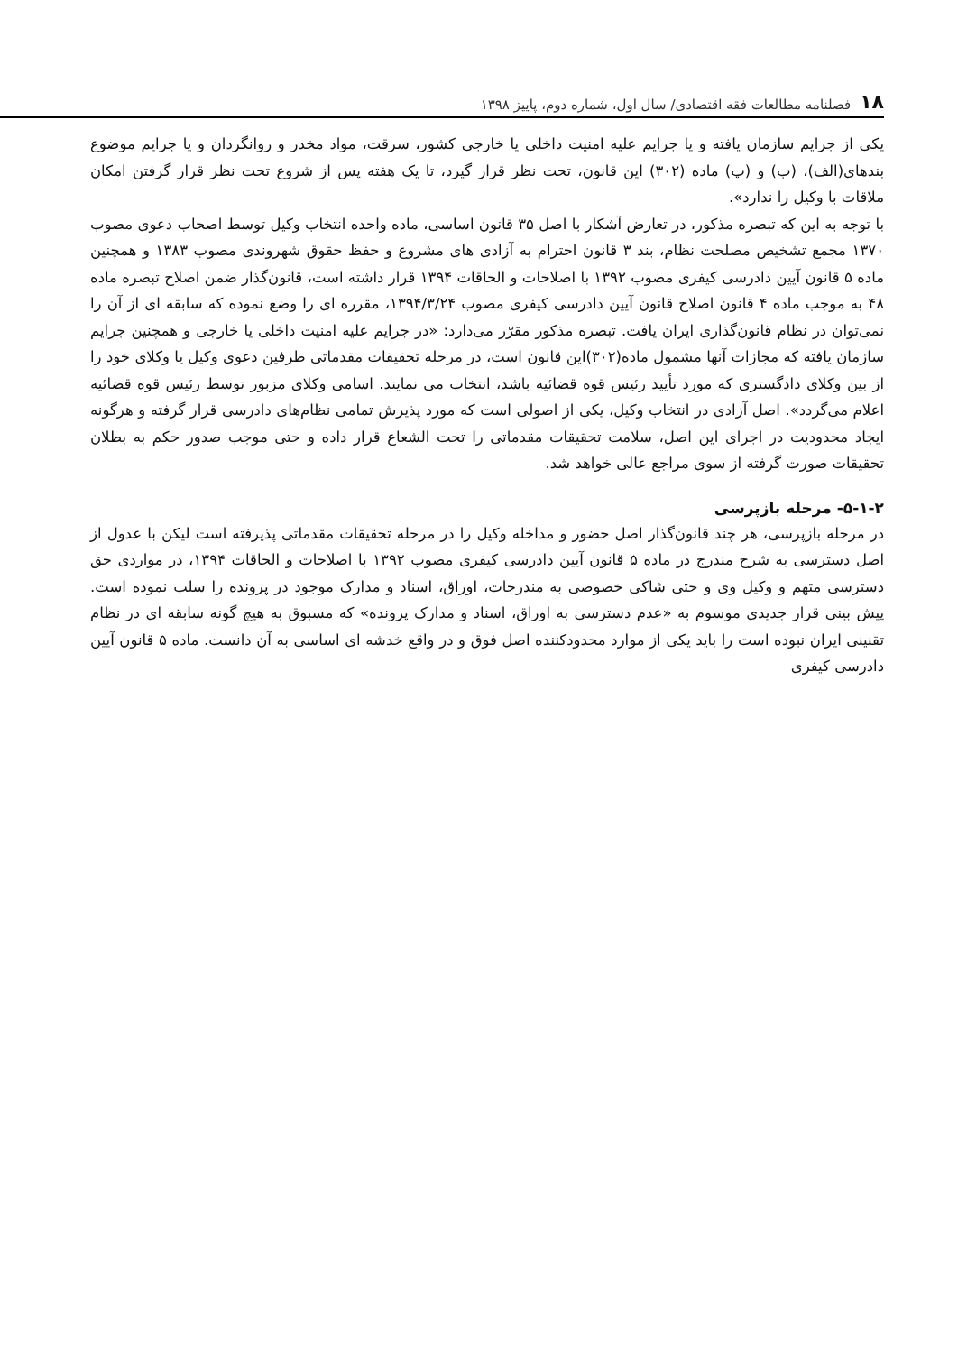۱۸ فصلنامه مطالعات فقه اقتصادی/ سال اول، شماره دوم، پاییز ۱۳۹۸
یکی از جرایم سازمان یافته و یا جرایم علیه امنیت داخلی یا خارجی کشور، سرقت، مواد مخدر و روانگردان و یا جرایم موضوع بندهای(الف)، (ب) و (پ) ماده (۳۰۲) این قانون، تحت نظر قرار گیرد، تا یک هفته پس از شروع تحت نظر قرار گرفتن امکان ملاقات با وکیل را ندارد».
با توجه به این که تبصره مذکور، در تعارض آشکار با اصل ۳۵ قانون اساسی، ماده واحده انتخاب وکیل توسط اصحاب دعوی مصوب ۱۳۷۰ مجمع تشخیص مصلحت نظام، بند ۳ قانون احترام به آزادی های مشروع و حفظ حقوق شهروندی مصوب ۱۳۸۳ و همچنین ماده ۵ قانون آیین دادرسی کیفری مصوب ۱۳۹۲ با اصلاحات و الحاقات ۱۳۹۴ قرار داشته است، قانون‌گذار ضمن اصلاح تبصره ماده ۴۸ به موجب ماده ۴ قانون اصلاح قانون آیین دادرسی کیفری مصوب ۱۳۹۴/۳/۲۴، مقرره ای را وضع نموده که سابقه ای از آن را نمی‌توان در نظام قانون‌گذاری ایران یافت. تبصره مذکور مقرّر می‌دارد: «در جرایم علیه امنیت داخلی یا خارجی و همچنین جرایم سازمان یافته که مجازات آنها مشمول ماده(۳۰۲)این قانون است، در مرحله تحقیقات مقدماتی طرفین دعوی وکیل یا وکلای خود را از بین وکلای دادگستری که مورد تأیید رئیس قوه قضائیه باشد، انتخاب می نمایند. اسامی وکلای مزبور توسط رئیس قوه قضائیه اعلام می‌گردد». اصل آزادی در انتخاب وکیل، یکی از اصولی است که مورد پذیرش تمامی نظام‌های دادرسی قرار گرفته و هرگونه ایجاد محدودیت در اجرای این اصل، سلامت تحقیقات مقدماتی را تحت الشعاع قرار داده و حتی موجب صدور حکم به بطلان تحقیقات صورت گرفته از سوی مراجع عالی خواهد شد.
۵-۱-۲- مرحله بازپرسی
در مرحله بازپرسی، هر چند قانون‌گذار اصل حضور و مداخله وکیل را در مرحله تحقیقات مقدماتی پذیرفته است لیکن با عدول از اصل دسترسی به شرح مندرج در ماده ۵ قانون آیین دادرسی کیفری مصوب ۱۳۹۲ با اصلاحات و الحاقات ۱۳۹۴، در مواردی حق دسترسی متهم و وکیل وی و حتی شاکی خصوصی به مندرجات، اوراق، اسناد و مدارک موجود در پرونده را سلب نموده است. پیش بینی قرار جدیدی موسوم به «عدم دسترسی به اوراق، اسناد و مدارک پرونده» که مسبوق به هیچ گونه سابقه ای در نظام تقنینی ایران نبوده است را باید یکی از موارد محدودکننده اصل فوق و در واقع خدشه ای اساسی به آن دانست. ماده ۵ قانون آیین دادرسی کیفری